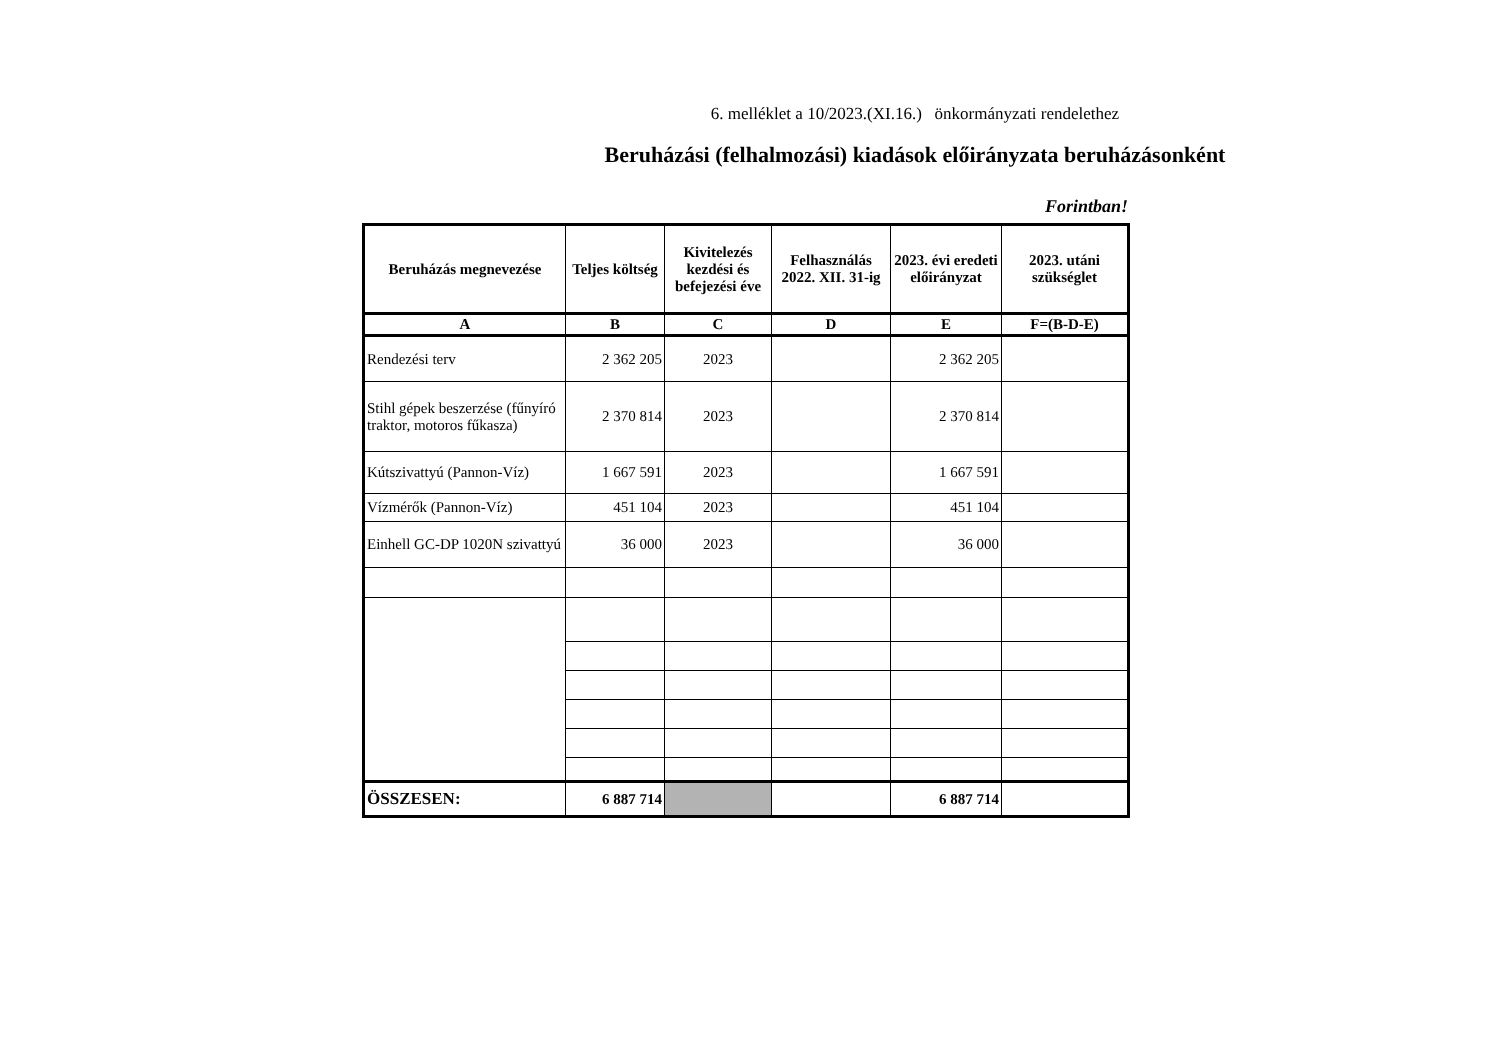6. melléklet a 10/2023.(XI.16.) önkormányzati rendelethez
Beruházási (felhalmozási) kiadások előirányzata beruházásonként
Forintban!
| Beruházás megnevezése | Teljes költség | Kivitelezés kezdési és befejezési éve | Felhasználás 2022. XII. 31-ig | 2023. évi eredeti előirányzat | 2023. utáni szükséglet |
| --- | --- | --- | --- | --- | --- |
| A | B | C | D | E | F=(B-D-E) |
| Rendezési terv | 2 362 205 | 2023 | | 2 362 205 | |
| Stihl gépek beszerzése (fűnyíró traktor, motoros fűkasza) | 2 370 814 | 2023 | | 2 370 814 | |
| Kútszivattyú (Pannon-Víz) | 1 667 591 | 2023 | | 1 667 591 | |
| Vízmérők (Pannon-Víz) | 451 104 | 2023 | | 451 104 | |
| Einhell GC-DP 1020N szivattyú | 36 000 | 2023 | | 36 000 | |
| ÖSSZESEN: | 6 887 714 | | | 6 887 714 | |